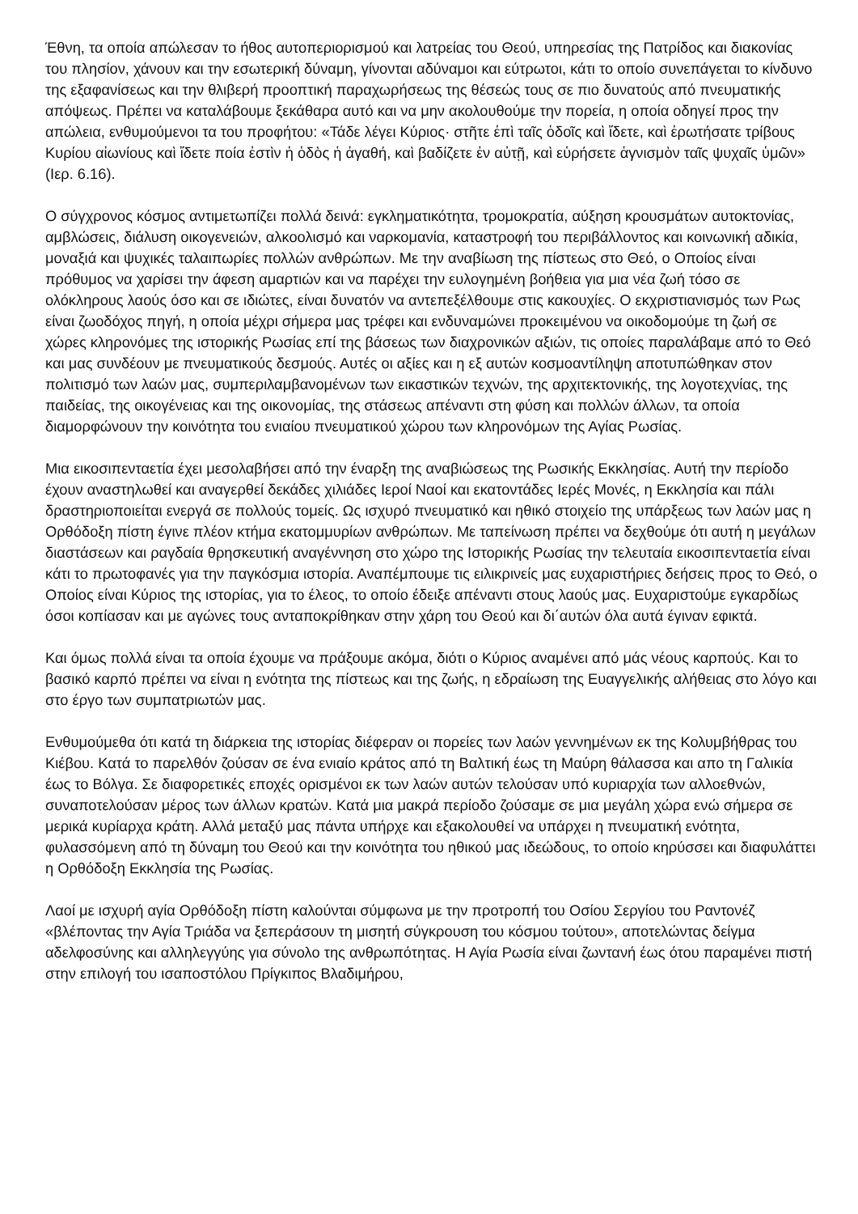Έθνη, τα οποία απώλεσαν το ήθος αυτοπεριορισμού και λατρείας του Θεού, υπηρεσίας της Πατρίδος και διακονίας του πλησίον, χάνουν και την εσωτερική δύναμη, γίνονται αδύναμοι και εύτρωτοι, κάτι το οποίο συνεπάγεται το κίνδυνο της εξαφανίσεως και την θλιβερή προοπτική παραχωρήσεως της θέσεώς τους σε πιο δυνατούς από πνευματικής απόψεως. Πρέπει να καταλάβουμε ξεκάθαρα αυτό και να μην ακολουθούμε την πορεία, η οποία οδηγεί προς την απώλεια, ενθυμούμενοι τα του προφήτου: «Τάδε λέγει Κύριος· στῆτε ἐπὶ ταῖς ὁδοῖς καὶ ἴδετε, καὶ ἐρωτήσατε τρίβους Κυρίου αἰωνίους καὶ ἴδετε ποία ἐστὶν ἡ ὁδὸς ἡ ἀγαθή, καὶ βαδίζετε ἐν αὐτῇ, καὶ εὑρήσετε ἁγνισμὸν ταῖς ψυχαῖς ὑμῶν» (Ιερ. 6.16).
Ο σύγχρονος κόσμος αντιμετωπίζει πολλά δεινά: εγκληματικότητα, τρομοκρατία, αύξηση κρουσμάτων αυτοκτονίας, αμβλώσεις, διάλυση οικογενειών, αλκοολισμό και ναρκομανία, καταστροφή του περιβάλλοντος και κοινωνική αδικία, μοναξιά και ψυχικές ταλαιπωρίες πολλών ανθρώπων. Με την αναβίωση της πίστεως στο Θεό, ο Οποίος είναι πρόθυμος να χαρίσει την άφεση αμαρτιών και να παρέχει την ευλογημένη βοήθεια για μια νέα ζωή τόσο σε ολόκληρους λαούς όσο και σε ιδιώτες, είναι δυνατόν να αντεπεξέλθουμε στις κακουχίες. Ο εκχριστιανισμός των Ρως είναι ζωοδόχος πηγή, η οποία μέχρι σήμερα μας τρέφει και ενδυναμώνει προκειμένου να οικοδομούμε τη ζωή σε χώρες κληρονόμες της ιστορικής Ρωσίας επί της βάσεως των διαχρονικών αξιών, τις οποίες παραλάβαμε από το Θεό και μας συνδέουν με πνευματικούς δεσμούς. Αυτές οι αξίες και η εξ αυτών κοσμοαντίληψη αποτυπώθηκαν στον πολιτισμό των λαών μας, συμπεριλαμβανομένων των εικαστικών τεχνών, της αρχιτεκτονικής, της λογοτεχνίας, της παιδείας, της οικογένειας και της οικονομίας, της στάσεως απέναντι στη φύση και πολλών άλλων, τα οποία διαμορφώνουν την κοινότητα του ενιαίου πνευματικού χώρου των κληρονόμων της Αγίας Ρωσίας.
Μια εικοσιπενταετία έχει μεσολαβήσει από την έναρξη της αναβιώσεως της Ρωσικής Εκκλησίας. Αυτή την περίοδο έχουν αναστηλωθεί και αναγερθεί δεκάδες χιλιάδες Ιεροί Ναοί και εκατοντάδες Ιερές Μονές, η Εκκλησία και πάλι δραστηριοποιείται ενεργά σε πολλούς τομείς. Ως ισχυρό πνευματικό και ηθικό στοιχείο της υπάρξεως των λαών μας η Ορθόδοξη πίστη έγινε πλέον κτήμα εκατομμυρίων ανθρώπων. Με ταπείνωση πρέπει να δεχθούμε ότι αυτή η μεγάλων διαστάσεων και ραγδαία θρησκευτική αναγέννηση στο χώρο της Ιστορικής Ρωσίας την τελευταία εικοσιπενταετία είναι κάτι το πρωτοφανές για την παγκόσμια ιστορία. Αναπέμπουμε τις ειλικρινείς μας ευχαριστήριες δεήσεις προς το Θεό, ο Οποίος είναι Κύριος της ιστορίας, για το έλεος, το οποίο έδειξε απέναντι στους λαούς μας. Ευχαριστούμε εγκαρδίως όσοι κοπίασαν και με αγώνες τους ανταποκρίθηκαν στην χάρη του Θεού και δι΄αυτών όλα αυτά έγιναν εφικτά.
Και όμως πολλά είναι τα οποία έχουμε να πράξουμε ακόμα, διότι ο Κύριος αναμένει από μάς νέους καρπούς. Και το βασικό καρπό πρέπει να είναι η ενότητα της πίστεως και της ζωής, η εδραίωση της Ευαγγελικής αλήθειας στο λόγο και στο έργο των συμπατριωτών μας.
Ενθυμούμεθα ότι κατά τη διάρκεια της ιστορίας διέφεραν οι πορείες των λαών γεννημένων εκ της Κολυμβήθρας του Κιέβου. Κατά το παρελθόν ζούσαν σε ένα ενιαίο κράτος από τη Βαλτική έως τη Μαύρη θάλασσα και απο τη Γαλικία έως το Βόλγα. Σε διαφορετικές εποχές ορισμένοι εκ των λαών αυτών τελούσαν υπό κυριαρχία των αλλοεθνών, συναποτελούσαν μέρος των άλλων κρατών. Κατά μια μακρά περίοδο ζούσαμε σε μια μεγάλη χώρα ενώ σήμερα σε μερικά κυρίαρχα κράτη. Αλλά μεταξύ μας πάντα υπήρχε και εξακολουθεί να υπάρχει η πνευματική ενότητα, φυλασσόμενη από τη δύναμη του Θεού και την κοινότητα του ηθικού μας ιδεώδους, το οποίο κηρύσσει και διαφυλάττει η Ορθόδοξη Εκκλησία της Ρωσίας.
Λαοί με ισχυρή αγία Ορθόδοξη πίστη καλούνται σύμφωνα με την προτροπή του Οσίου Σεργίου του Ραντονέζ «βλέποντας την Αγία Τριάδα να ξεπεράσουν τη μισητή σύγκρουση του κόσμου τούτου», αποτελώντας δείγμα αδελφοσύνης και αλληλεγγύης για σύνολο της ανθρωπότητας. Η Αγία Ρωσία είναι ζωντανή έως ότου παραμένει πιστή στην επιλογή του ισαποστόλου Πρίγκιπος Βλαδιμήρου,